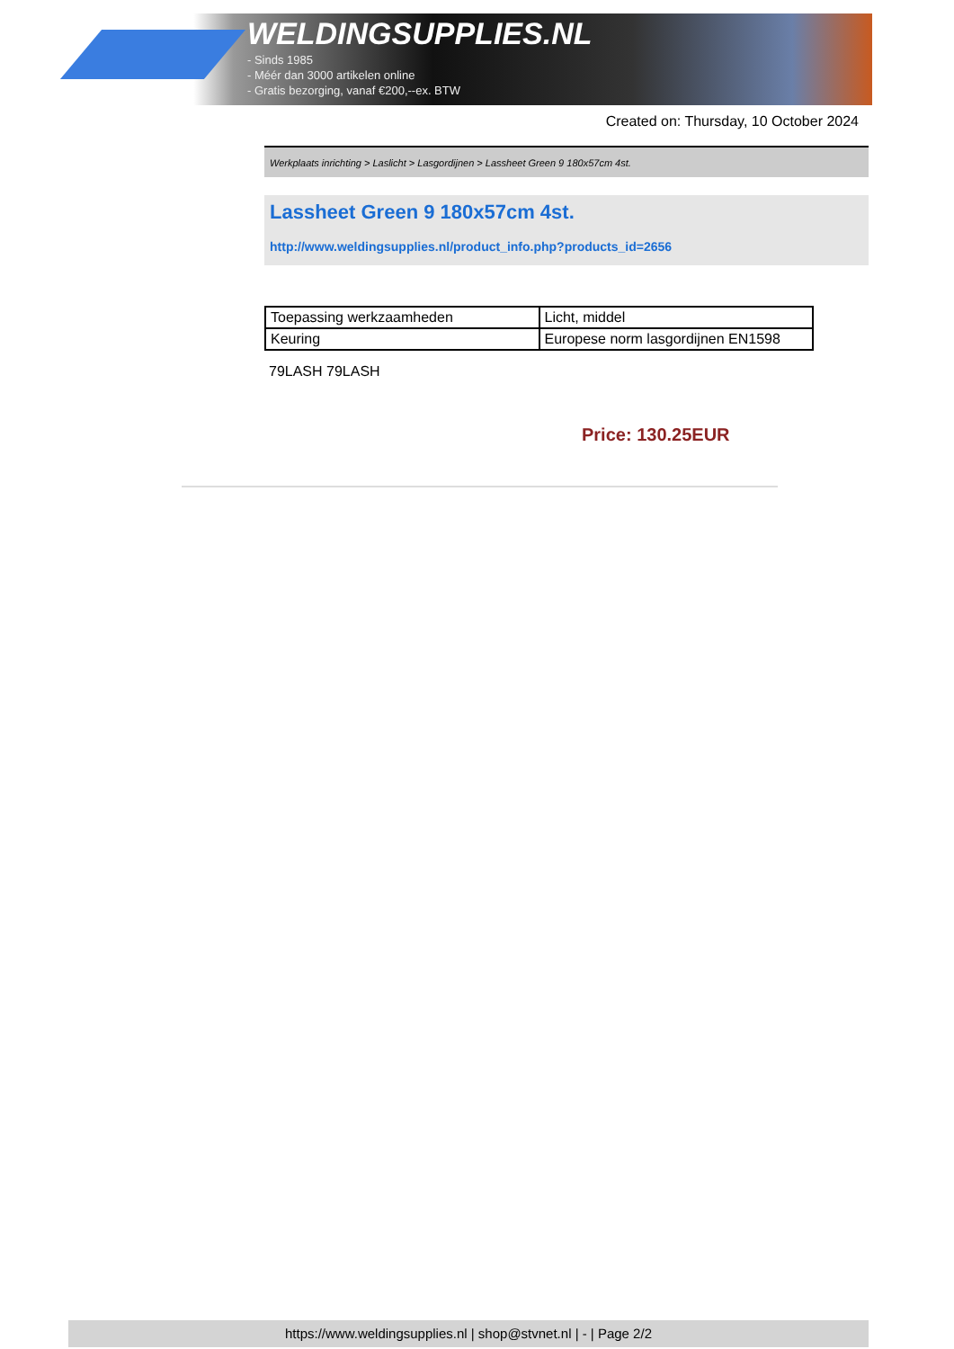WELDINGSUPPLIES.NL
- Sinds 1985
- Méér dan 3000 artikelen online
- Gratis bezorging, vanaf €200,--ex. BTW
Created on: Thursday, 10 October 2024
Werkplaats inrichting > Laslicht > Lasgordijnen > Lassheet Green 9 180x57cm 4st.
Lassheet Green 9 180x57cm 4st.
http://www.weldingsupplies.nl/product_info.php?products_id=2656
| Toepassing werkzaamheden | Licht, middel |
| Keuring | Europese norm lasgordijnen EN1598 |
79LASH 79LASH
Price: 130.25EUR
https://www.weldingsupplies.nl | shop@stvnet.nl | - | Page 2/2